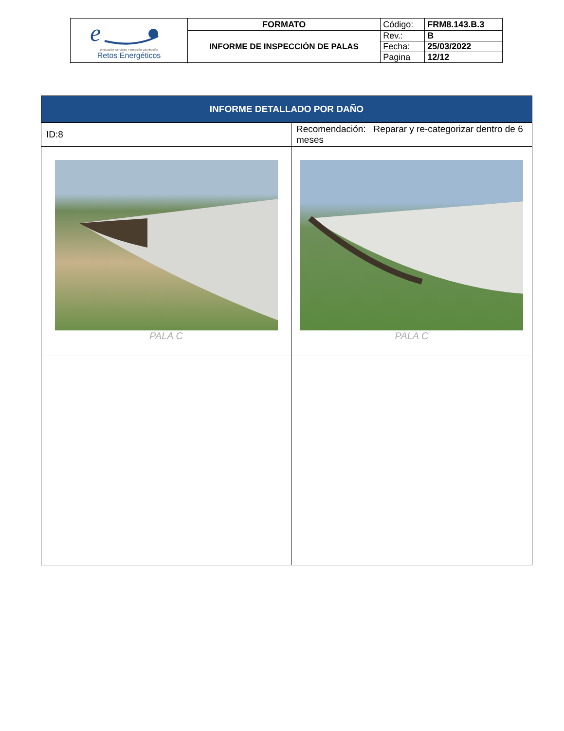| e Innovación·Servicios·Formación·Distribución Retos Energéticos | FORMATO | Código: | FRM8.143.B.3 |
| | INFORME DE INSPECCIÓN DE PALAS | Rev.: | B |
| | | Fecha: | 25/03/2022 |
| | | Pagina | 12/12 |
| INFORME DETALLADO POR DAÑO | |
| ID:8 | Recomendación: Reparar y re-categorizar dentro de 6 meses |
| PALA C | PALA C |